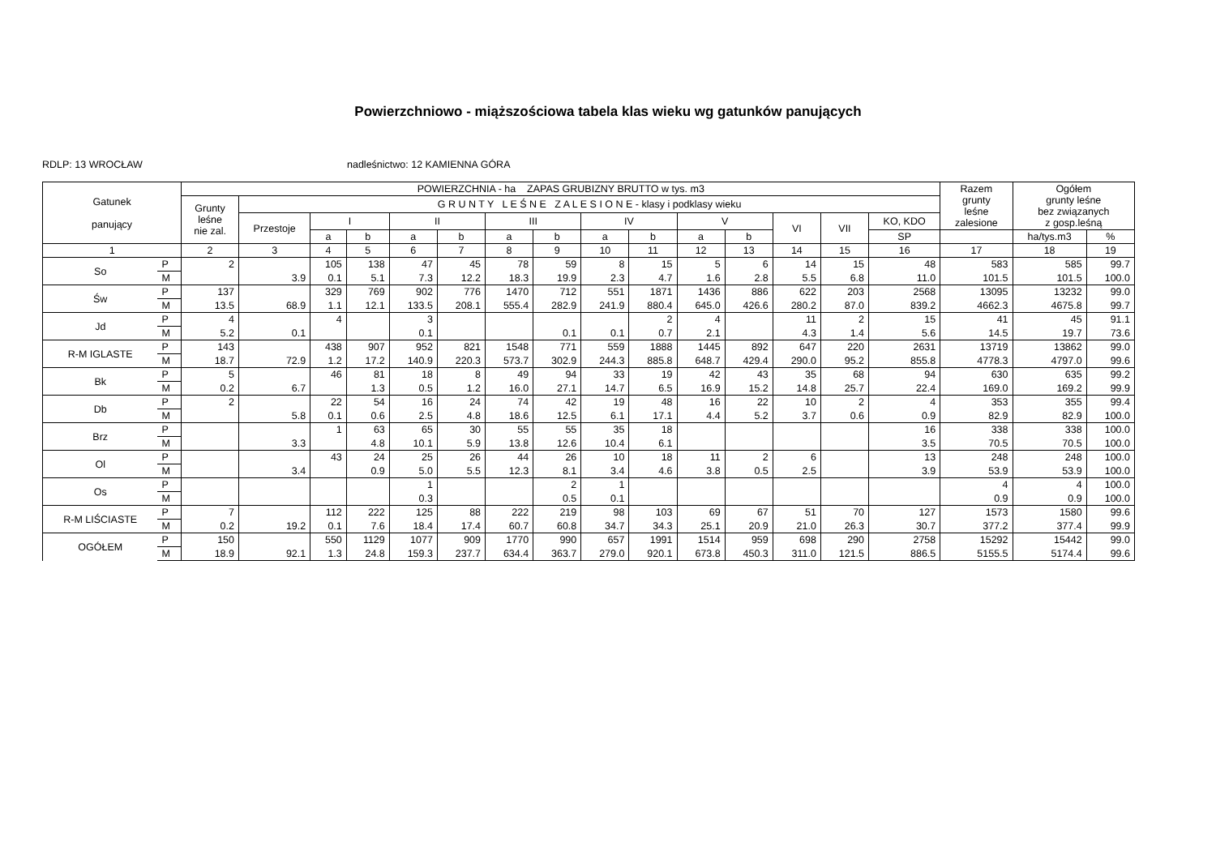Powierzchniowo - miąższościowa tabela klas wieku wg gatunków panujących
RDLP: 13 WROCŁAW nadleśnictwo: 12 KAMIENNA GÓRA
| Gatunek panujący | | POWIERZCHNIA - ha ZAPAS GRUBIZNY BRUTTO w tys. m3 | | | | | | | | | | | | | | | Razem grunty leśne zalesione | Ogółem grunty leśne bez związanych z gosp.leśną | |
| --- | --- | --- | --- | --- | --- | --- | --- | --- | --- | --- | --- | --- | --- | --- | --- | --- | --- | --- | --- |
| | | Grunty leśne nie zal. | G R U N T Y L E Ś N E Z A L E S I O N E - klasy i podklasy wieku | | | | | | | | | | | | | | | | |
| | | | Przestoje | I | | II | | III | | IV | | V | | VI | VII | KO, KDO | | | |
| | | | | a | b | a | b | a | b | a | b | a | b | | | SP | | ha/tys.m3 | % |
| 1 | | 2 | 3 | 4 | 5 | 6 | 7 | 8 | 9 | 10 | 11 | 12 | 13 | 14 | 15 | 16 | 17 | 18 | 19 |
| So | P | 2 | | 105 | 138 | 47 | 45 | 78 | 59 | 8 | 15 | 5 | 6 | 14 | 15 | 48 | 583 | 585 | 99.7 |
| | M | | 3.9 | 0.1 | 5.1 | 7.3 | 12.2 | 18.3 | 19.9 | 2.3 | 4.7 | 1.6 | 2.8 | 5.5 | 6.8 | 11.0 | 101.5 | 101.5 | 100.0 |
| Św | P | 137 | | 329 | 769 | 902 | 776 | 1470 | 712 | 551 | 1871 | 1436 | 886 | 622 | 203 | 2568 | 13095 | 13232 | 99.0 |
| | M | 13.5 | 68.9 | 1.1 | 12.1 | 133.5 | 208.1 | 555.4 | 282.9 | 241.9 | 880.4 | 645.0 | 426.6 | 280.2 | 87.0 | 839.2 | 4662.3 | 4675.8 | 99.7 |
| Jd | P | 4 | | 4 | | 3 | | | | | 2 | 4 | | 11 | 2 | 15 | 41 | 45 | 91.1 |
| | M | 5.2 | 0.1 | | | 0.1 | | | 0.1 | 0.1 | 0.7 | 2.1 | | 4.3 | 1.4 | 5.6 | 14.5 | 19.7 | 73.6 |
| R-M IGLASTE | P | 143 | | 438 | 907 | 952 | 821 | 1548 | 771 | 559 | 1888 | 1445 | 892 | 647 | 220 | 2631 | 13719 | 13862 | 99.0 |
| | M | 18.7 | 72.9 | 1.2 | 17.2 | 140.9 | 220.3 | 573.7 | 302.9 | 244.3 | 885.8 | 648.7 | 429.4 | 290.0 | 95.2 | 855.8 | 4778.3 | 4797.0 | 99.6 |
| Bk | P | 5 | | 46 | 81 | 18 | 8 | 49 | 94 | 33 | 19 | 42 | 43 | 35 | 68 | 94 | 630 | 635 | 99.2 |
| | M | 0.2 | 6.7 | | 1.3 | 0.5 | 1.2 | 16.0 | 27.1 | 14.7 | 6.5 | 16.9 | 15.2 | 14.8 | 25.7 | 22.4 | 169.0 | 169.2 | 99.9 |
| Db | P | 2 | | 22 | 54 | 16 | 24 | 74 | 42 | 19 | 48 | 16 | 22 | 10 | 2 | 4 | 353 | 355 | 99.4 |
| | M | | 5.8 | 0.1 | 0.6 | 2.5 | 4.8 | 18.6 | 12.5 | 6.1 | 17.1 | 4.4 | 5.2 | 3.7 | 0.6 | 0.9 | 82.9 | 82.9 | 100.0 |
| Brz | P | | | 1 | 63 | 65 | 30 | 55 | 55 | 35 | 18 | | | | | 16 | 338 | 338 | 100.0 |
| | M | | 3.3 | | 4.8 | 10.1 | 5.9 | 13.8 | 12.6 | 10.4 | 6.1 | | | | | 3.5 | 70.5 | 70.5 | 100.0 |
| Ol | P | | | 43 | 24 | 25 | 26 | 44 | 26 | 10 | 18 | 11 | 2 | 6 | | 13 | 248 | 248 | 100.0 |
| | M | | 3.4 | | 0.9 | 5.0 | 5.5 | 12.3 | 8.1 | 3.4 | 4.6 | 3.8 | 0.5 | 2.5 | | 3.9 | 53.9 | 53.9 | 100.0 |
| Os | P | | | | | 1 | | | 2 | 1 | | | | | | | 4 | 4 | 100.0 |
| | M | | | | | 0.3 | | | 0.5 | 0.1 | | | | | | | 0.9 | 0.9 | 100.0 |
| R-M LIŚCIASTE | P | 7 | | 112 | 222 | 125 | 88 | 222 | 219 | 98 | 103 | 69 | 67 | 51 | 70 | 127 | 1573 | 1580 | 99.6 |
| | M | 0.2 | 19.2 | 0.1 | 7.6 | 18.4 | 17.4 | 60.7 | 60.8 | 34.7 | 34.3 | 25.1 | 20.9 | 21.0 | 26.3 | 30.7 | 377.2 | 377.4 | 99.9 |
| OGÓŁEM | P | 150 | | 550 | 1129 | 1077 | 909 | 1770 | 990 | 657 | 1991 | 1514 | 959 | 698 | 290 | 2758 | 15292 | 15442 | 99.0 |
| | M | 18.9 | 92.1 | 1.3 | 24.8 | 159.3 | 237.7 | 634.4 | 363.7 | 279.0 | 920.1 | 673.8 | 450.3 | 311.0 | 121.5 | 886.5 | 5155.5 | 5174.4 | 99.6 |